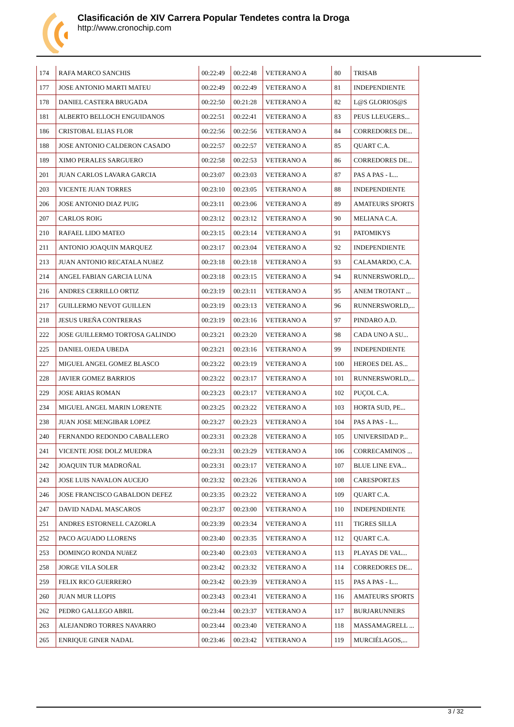Clasificación de XIV Carrera Popular Tendetes contra la Droga
http://www.cronochip.com
| 174 | RAFA MARCO SANCHIS | 00:22:49 | 00:22:48 | VETERANO A | 80 | TRISAB |
| 177 | JOSE ANTONIO MARTI MATEU | 00:22:49 | 00:22:49 | VETERANO A | 81 | INDEPENDIENTE |
| 178 | DANIEL CASTERA BRUGADA | 00:22:50 | 00:21:28 | VETERANO A | 82 | L@S GLORIOS@S |
| 181 | ALBERTO BELLOCH ENGUIDANOS | 00:22:51 | 00:22:41 | VETERANO A | 83 | PEUS LLEUGERS... |
| 186 | CRISTOBAL ELIAS FLOR | 00:22:56 | 00:22:56 | VETERANO A | 84 | CORREDORES DE... |
| 188 | JOSE ANTONIO CALDERON CASADO | 00:22:57 | 00:22:57 | VETERANO A | 85 | QUART C.A. |
| 189 | XIMO PERALES SARGUERO | 00:22:58 | 00:22:53 | VETERANO A | 86 | CORREDORES DE... |
| 201 | JUAN CARLOS LAVARA GARCIA | 00:23:07 | 00:23:03 | VETERANO A | 87 | PAS A PAS - L... |
| 203 | VICENTE JUAN TORRES | 00:23:10 | 00:23:05 | VETERANO A | 88 | INDEPENDIENTE |
| 206 | JOSE ANTONIO DIAZ PUIG | 00:23:11 | 00:23:06 | VETERANO A | 89 | AMATEURS SPORTS |
| 207 | CARLOS ROIG | 00:23:12 | 00:23:12 | VETERANO A | 90 | MELIANA C.A. |
| 210 | RAFAEL LIDO MATEO | 00:23:15 | 00:23:14 | VETERANO A | 91 | PATOMIKYS |
| 211 | ANTONIO JOAQUIN MARQUEZ | 00:23:17 | 00:23:04 | VETERANO A | 92 | INDEPENDIENTE |
| 213 | JUAN ANTONIO RECATALA NUñEZ | 00:23:18 | 00:23:18 | VETERANO A | 93 | CALAMARDO, C.A. |
| 214 | ANGEL FABIAN GARCIA LUNA | 00:23:18 | 00:23:15 | VETERANO A | 94 | RUNNERSWORLD,... |
| 216 | ANDRES CERRILLO ORTIZ | 00:23:19 | 00:23:11 | VETERANO A | 95 | ANEM TROTANT ... |
| 217 | GUILLERMO NEVOT GUILLEN | 00:23:19 | 00:23:13 | VETERANO A | 96 | RUNNERSWORLD,... |
| 218 | JESUS UREÑA CONTRERAS | 00:23:19 | 00:23:16 | VETERANO A | 97 | PINDARO A.D. |
| 222 | JOSE GUILLERMO TORTOSA GALINDO | 00:23:21 | 00:23:20 | VETERANO A | 98 | CADA UNO A SU... |
| 225 | DANIEL OJEDA UBEDA | 00:23:21 | 00:23:16 | VETERANO A | 99 | INDEPENDIENTE |
| 227 | MIGUEL ANGEL GOMEZ BLASCO | 00:23:22 | 00:23:19 | VETERANO A | 100 | HEROES DEL AS... |
| 228 | JAVIER GOMEZ BARRIOS | 00:23:22 | 00:23:17 | VETERANO A | 101 | RUNNERSWORLD,... |
| 229 | JOSE ARIAS ROMAN | 00:23:23 | 00:23:17 | VETERANO A | 102 | PUÇOL C.A. |
| 234 | MIGUEL ANGEL MARIN LORENTE | 00:23:25 | 00:23:22 | VETERANO A | 103 | HORTA SUD, PE... |
| 238 | JUAN JOSE MENGIBAR LOPEZ | 00:23:27 | 00:23:23 | VETERANO A | 104 | PAS A PAS - L... |
| 240 | FERNANDO REDONDO CABALLERO | 00:23:31 | 00:23:28 | VETERANO A | 105 | UNIVERSIDAD P... |
| 241 | VICENTE JOSE DOLZ MUEDRA | 00:23:31 | 00:23:29 | VETERANO A | 106 | CORRECAMINOS ... |
| 242 | JOAQUIN TUR MADROÑAL | 00:23:31 | 00:23:17 | VETERANO A | 107 | BLUE LINE EVA... |
| 243 | JOSE LUIS NAVALON AUCEJO | 00:23:32 | 00:23:26 | VETERANO A | 108 | CARESPORT.ES |
| 246 | JOSE FRANCISCO GABALDON DEFEZ | 00:23:35 | 00:23:22 | VETERANO A | 109 | QUART C.A. |
| 247 | DAVID NADAL MASCAROS | 00:23:37 | 00:23:00 | VETERANO A | 110 | INDEPENDIENTE |
| 251 | ANDRES ESTORNELL CAZORLA | 00:23:39 | 00:23:34 | VETERANO A | 111 | TIGRES SILLA |
| 252 | PACO AGUADO LLORENS | 00:23:40 | 00:23:35 | VETERANO A | 112 | QUART C.A. |
| 253 | DOMINGO RONDA NUñEZ | 00:23:40 | 00:23:03 | VETERANO A | 113 | PLAYAS DE VAL... |
| 258 | JORGE VILA SOLER | 00:23:42 | 00:23:32 | VETERANO A | 114 | CORREDORES DE... |
| 259 | FELIX RICO GUERRERO | 00:23:42 | 00:23:39 | VETERANO A | 115 | PAS A PAS - L... |
| 260 | JUAN MUR LLOPIS | 00:23:43 | 00:23:41 | VETERANO A | 116 | AMATEURS SPORTS |
| 262 | PEDRO GALLEGO ABRIL | 00:23:44 | 00:23:37 | VETERANO A | 117 | BURJARUNNERS |
| 263 | ALEJANDRO TORRES NAVARRO | 00:23:44 | 00:23:40 | VETERANO A | 118 | MASSAMAGRELL ... |
| 265 | ENRIQUE GINER NADAL | 00:23:46 | 00:23:42 | VETERANO A | 119 | MURCIÉLAGOS,... |
3 / 32